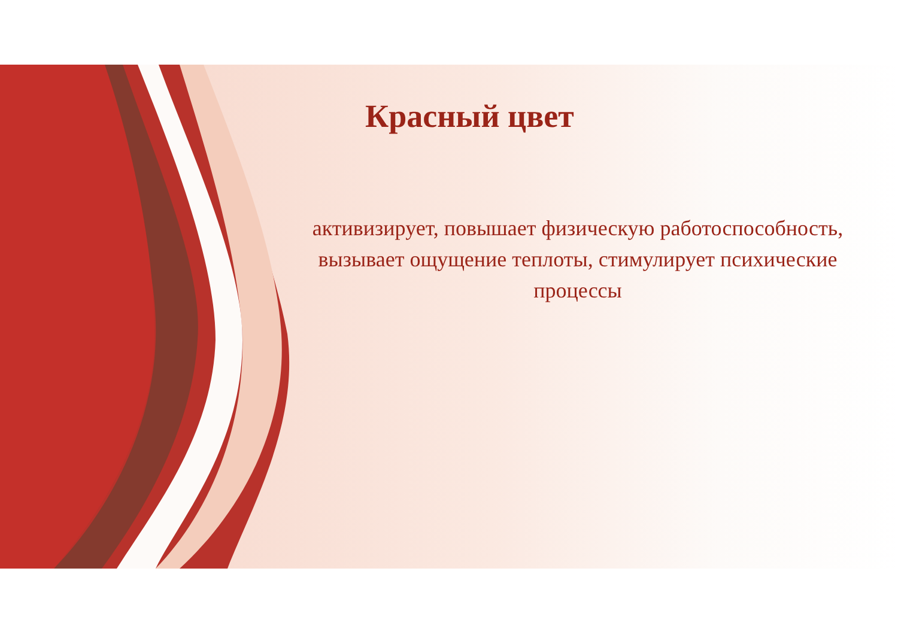Красный цвет
активизирует, повышает физическую работоспособность, вызывает ощущение теплоты, стимулирует психические процессы